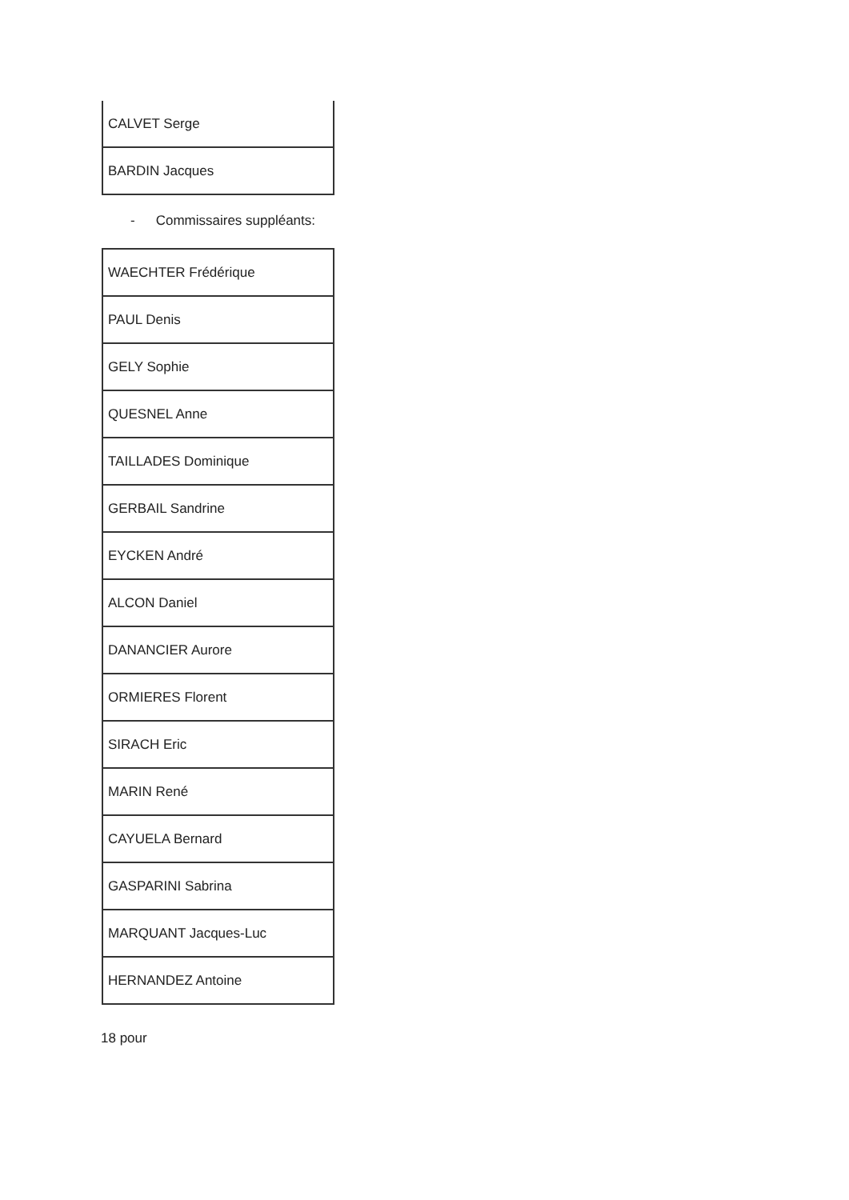| CALVET Serge |
| BARDIN Jacques |
- Commissaires suppléants:
| WAECHTER Frédérique |
| PAUL Denis |
| GELY Sophie |
| QUESNEL Anne |
| TAILLADES Dominique |
| GERBAIL Sandrine |
| EYCKEN André |
| ALCON Daniel |
| DANANCIER Aurore |
| ORMIERES Florent |
| SIRACH Eric |
| MARIN René |
| CAYUELA Bernard |
| GASPARINI Sabrina |
| MARQUANT Jacques-Luc |
| HERNANDEZ Antoine |
18 pour